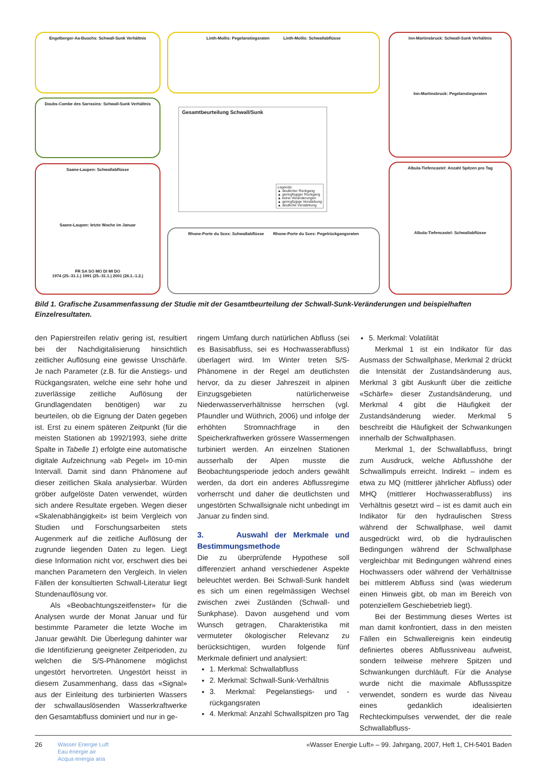Engelberger-Aa-Buochs: Schwall-Sunk Verhältnis Linth-Mollis: Pegelanstiegsraten Linth-Mollis: Schwallabflüsse
Inn-Martinsbruck: Schwall-Sunk Verhältnis
Inn-Martinsbruck: Pegelanstiegsraten
Doubs-Combe des Sarrasins: Schwall-Sunk Verhältnis
Gesamtbeurteilung Schwall/Sunk
Legende:
▲ deutlicher Rückgang
▲ geringfügiger Rückgang
▲ keine Veränderungen
▲ geringfügige Verstärkung
▲ deutliche Verstärkung
Saane-Laupen: Schwallabflüsse
Saane-Laupen: letzte Woche im Januar
FR SA SO MO DI MI DO
1974 (25.-31.1.) 1991 (25.-31.1.) 2001 (26.1.-1.2.)
Rhone-Porte du Scex: Schwallabflüsse Rhone-Porte du Scex: Pegelrückgangsraten
Albula-Tiefencastel: Anzahl Spitzen pro Tag
Albula-Tiefencastel: Schwallabflüsse
Bild 1. Grafische Zusammenfassung der Studie mit der Gesamtbeurteilung der Schwall-Sunk-Veränderungen und beispielhaften Einzelresultaten.
den Papierstreifen relativ gering ist, resultiert bei der Nachdigitalisierung hinsichtlich zeitlicher Auflösung eine gewisse Unschärfe. Je nach Parameter (z.B. für die Anstiegs- und Rückgangsraten, welche eine sehr hohe und zuverlässige zeitliche Auflösung der Grundlagendaten benötigen) war zu beurteilen, ob die Eignung der Daten gegeben ist. Erst zu einem späteren Zeitpunkt (für die meisten Stationen ab 1992/1993, siehe dritte Spalte in Tabelle 1) erfolgte eine automatische digitale Aufzeichnung «ab Pegel» im 10-min Intervall. Damit sind dann Phänomene auf dieser zeitlichen Skala analysierbar. Würden gröber aufgelöste Daten verwendet, würden sich andere Resultate ergeben. Wegen dieser «Skalenabhängigkeit» ist beim Vergleich von Studien und Forschungsarbeiten stets Augenmerk auf die zeitliche Auflösung der zugrunde liegenden Daten zu legen. Liegt diese Information nicht vor, erschwert dies bei manchen Parametern den Vergleich. In vielen Fällen der konsultierten Schwall-Literatur liegt Stundenauflösung vor.
Als «Beobachtungszeitfenster» für die Analysen wurde der Monat Januar und für bestimmte Parameter die letzte Woche im Januar gewählt. Die Überlegung dahinter war die Identifizierung geeigneter Zeitperioden, zu welchen die S/S-Phänomene möglichst ungestört hervortreten. Ungestört heisst in diesem Zusammenhang, dass das «Signal» aus der Einleitung des turbinierten Wassers der schwallauslösenden Wasserkraftwerke den Gesamtabfluss dominiert und nur in ge-
ringem Umfang durch natürlichen Abfluss (sei es Basisabfluss, sei es Hochwasserabfluss) überlagert wird. Im Winter treten S/S-Phänomene in der Regel am deutlichsten hervor, da zu dieser Jahreszeit in alpinen Einzugsgebieten natürlicherweise Niederwasserverhältnisse herrschen (vgl. Pfaundler und Wüthrich, 2006) und infolge der erhöhten Stromnachfrage in den Speicherkraftwerken grössere Wassermengen turbiniert werden. An einzelnen Stationen ausserhalb der Alpen musste die Beobachtungsperiode jedoch anders gewählt werden, da dort ein anderes Abflussregime vorherrscht und daher die deutlichsten und ungestörten Schwallsignale nicht unbedingt im Januar zu finden sind.
3. Auswahl der Merkmale und Bestimmungsmethode
Die zu überprüfende Hypothese soll differenziert anhand verschiedener Aspekte beleuchtet werden. Bei Schwall-Sunk handelt es sich um einen regelmässigen Wechsel zwischen zwei Zuständen (Schwall- und Sunkphase). Davon ausgehend und vom Wunsch getragen, Charakteristika mit vermuteter ökologischer Relevanz zu berücksichtigen, wurden folgende fünf Merkmale definiert und analysiert:
1. Merkmal: Schwallabfluss
2. Merkmal: Schwall-Sunk-Verhältnis
3. Merkmal: Pegelanstiegs- und -rückgangsraten
4. Merkmal: Anzahl Schwallspitzen pro Tag
5. Merkmal: Volatilität
Merkmal 1 ist ein Indikator für das Ausmass der Schwallphase, Merkmal 2 drückt die Intensität der Zustandsänderung aus, Merkmal 3 gibt Auskunft über die zeitliche «Schärfe» dieser Zustandsänderung, und Merkmal 4 gibt die Häufigkeit der Zustandsänderung wieder. Merkmal 5 beschreibt die Häufigkeit der Schwankungen innerhalb der Schwallphasen.
Merkmal 1, der Schwallabfluss, bringt zum Ausdruck, welche Abflusshöhe der Schwallimpuls erreicht. Indirekt – indem es etwa zu MQ (mittlerer jährlicher Abfluss) oder MHQ (mittlerer Hochwasserabfluss) ins Verhältnis gesetzt wird – ist es damit auch ein Indikator für den hydraulischen Stress während der Schwallphase, weil damit ausgedrückt wird, ob die hydraulischen Bedingungen während der Schwallphase vergleichbar mit Bedingungen während eines Hochwassers oder während der Verhältnisse bei mittlerem Abfluss sind (was wiederum einen Hinweis gibt, ob man im Bereich von potenziellem Geschiebetrieb liegt).
Bei der Bestimmung dieses Wertes ist man damit konfrontiert, dass in den meisten Fällen ein Schwallereignis kein eindeutig definiertes oberes Abflussniveau aufweist, sondern teilweise mehrere Spitzen und Schwankungen durchläuft. Für die Analyse wurde nicht die maximale Abflussspitze verwendet, sondern es wurde das Niveau eines gedanklich idealisierten Rechteckimpulses verwendet, der die reale Schwallabfluss-
26
Wasser Energie Luft
Eau énergie air
Acqua energia aria
«Wasser Energie Luft» – 99. Jahrgang, 2007, Heft 1, CH-5401 Baden